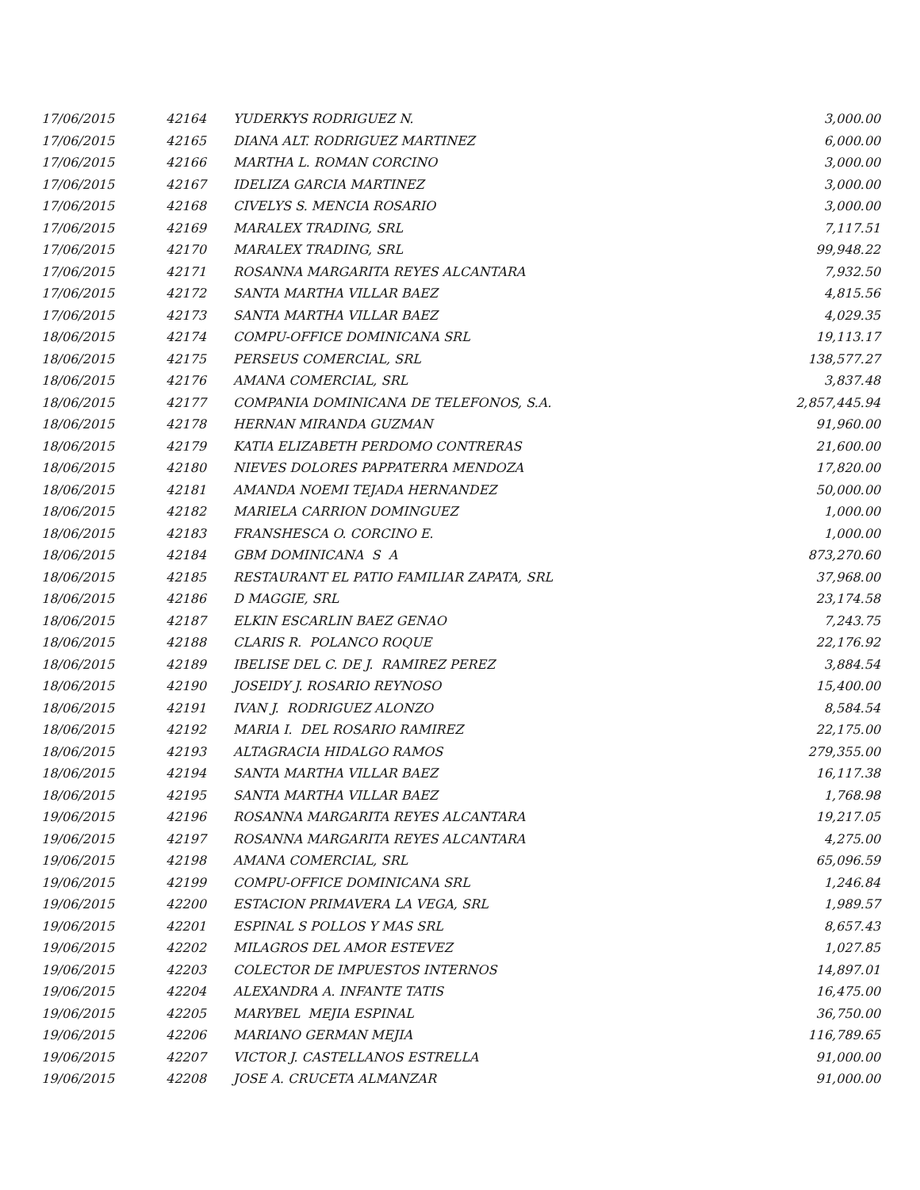| 17/06/2015 | 42164 | YUDERKYS RODRIGUEZ N. | 3,000.00 |
| 17/06/2015 | 42165 | DIANA ALT. RODRIGUEZ MARTINEZ | 6,000.00 |
| 17/06/2015 | 42166 | MARTHA L. ROMAN CORCINO | 3,000.00 |
| 17/06/2015 | 42167 | IDELIZA GARCIA MARTINEZ | 3,000.00 |
| 17/06/2015 | 42168 | CIVELYS S. MENCIA ROSARIO | 3,000.00 |
| 17/06/2015 | 42169 | MARALEX TRADING, SRL | 7,117.51 |
| 17/06/2015 | 42170 | MARALEX TRADING, SRL | 99,948.22 |
| 17/06/2015 | 42171 | ROSANNA MARGARITA REYES ALCANTARA | 7,932.50 |
| 17/06/2015 | 42172 | SANTA MARTHA VILLAR BAEZ | 4,815.56 |
| 17/06/2015 | 42173 | SANTA MARTHA VILLAR BAEZ | 4,029.35 |
| 18/06/2015 | 42174 | COMPU-OFFICE DOMINICANA SRL | 19,113.17 |
| 18/06/2015 | 42175 | PERSEUS COMERCIAL, SRL | 138,577.27 |
| 18/06/2015 | 42176 | AMANA COMERCIAL, SRL | 3,837.48 |
| 18/06/2015 | 42177 | COMPANIA DOMINICANA DE TELEFONOS, S.A. | 2,857,445.94 |
| 18/06/2015 | 42178 | HERNAN MIRANDA GUZMAN | 91,960.00 |
| 18/06/2015 | 42179 | KATIA ELIZABETH PERDOMO CONTRERAS | 21,600.00 |
| 18/06/2015 | 42180 | NIEVES DOLORES PAPPATERRA MENDOZA | 17,820.00 |
| 18/06/2015 | 42181 | AMANDA NOEMI TEJADA HERNANDEZ | 50,000.00 |
| 18/06/2015 | 42182 | MARIELA CARRION DOMINGUEZ | 1,000.00 |
| 18/06/2015 | 42183 | FRANSHESCA O. CORCINO E. | 1,000.00 |
| 18/06/2015 | 42184 | GBM DOMINICANA S A | 873,270.60 |
| 18/06/2015 | 42185 | RESTAURANT EL PATIO FAMILIAR ZAPATA, SRL | 37,968.00 |
| 18/06/2015 | 42186 | D MAGGIE, SRL | 23,174.58 |
| 18/06/2015 | 42187 | ELKIN ESCARLIN BAEZ GENAO | 7,243.75 |
| 18/06/2015 | 42188 | CLARIS R. POLANCO ROQUE | 22,176.92 |
| 18/06/2015 | 42189 | IBELISE DEL C. DE J. RAMIREZ PEREZ | 3,884.54 |
| 18/06/2015 | 42190 | JOSEIDY J. ROSARIO REYNOSO | 15,400.00 |
| 18/06/2015 | 42191 | IVAN J. RODRIGUEZ ALONZO | 8,584.54 |
| 18/06/2015 | 42192 | MARIA I. DEL ROSARIO RAMIREZ | 22,175.00 |
| 18/06/2015 | 42193 | ALTAGRACIA HIDALGO RAMOS | 279,355.00 |
| 18/06/2015 | 42194 | SANTA MARTHA VILLAR BAEZ | 16,117.38 |
| 18/06/2015 | 42195 | SANTA MARTHA VILLAR BAEZ | 1,768.98 |
| 19/06/2015 | 42196 | ROSANNA MARGARITA REYES ALCANTARA | 19,217.05 |
| 19/06/2015 | 42197 | ROSANNA MARGARITA REYES ALCANTARA | 4,275.00 |
| 19/06/2015 | 42198 | AMANA COMERCIAL, SRL | 65,096.59 |
| 19/06/2015 | 42199 | COMPU-OFFICE DOMINICANA SRL | 1,246.84 |
| 19/06/2015 | 42200 | ESTACION PRIMAVERA LA VEGA, SRL | 1,989.57 |
| 19/06/2015 | 42201 | ESPINAL S POLLOS Y MAS SRL | 8,657.43 |
| 19/06/2015 | 42202 | MILAGROS DEL AMOR ESTEVEZ | 1,027.85 |
| 19/06/2015 | 42203 | COLECTOR DE IMPUESTOS INTERNOS | 14,897.01 |
| 19/06/2015 | 42204 | ALEXANDRA A. INFANTE TATIS | 16,475.00 |
| 19/06/2015 | 42205 | MARYBEL MEJIA ESPINAL | 36,750.00 |
| 19/06/2015 | 42206 | MARIANO GERMAN MEJIA | 116,789.65 |
| 19/06/2015 | 42207 | VICTOR J. CASTELLANOS ESTRELLA | 91,000.00 |
| 19/06/2015 | 42208 | JOSE A. CRUCETA ALMANZAR | 91,000.00 |